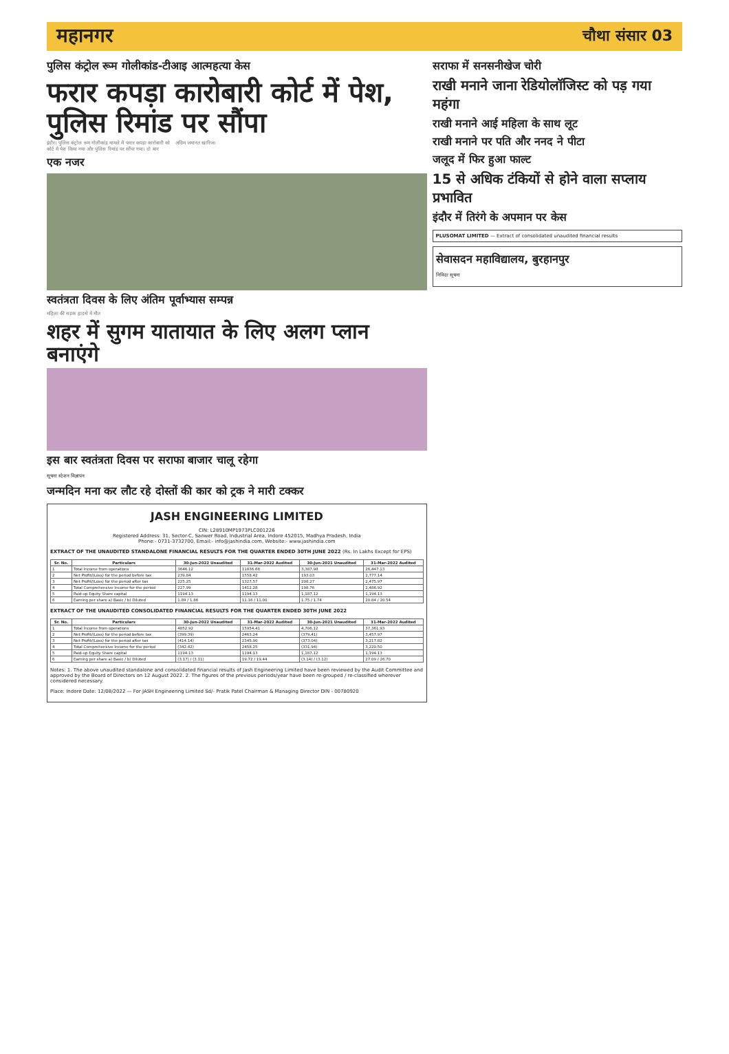महानगर
चौथा संसार 03
पुलिस कंट्रोल रूम गोलीकांड-टीआइ आत्महत्या केस
फरार कपड़ा कारोबारी कोर्ट में पेश, पुलिस रिमांड पर सौंपा
इंदौर। पुलिस कंट्रोल रूम गोलीकांड मामले में फरार कपड़ा कारोबारी को कोर्ट में पेश किया गया और पुलिस रिमांड पर सौंपा गया। दो बार अग्रिम जमानत खारिज।
एक नजर
स्वतंत्रता दिवस के लिए अंतिम पूर्वाभ्यास सम्पन्न
महिला की सड़क हादसे में मौत
शहर में सुगम यातायात के लिए अलग प्लान बनाएंगे
इस बार स्वतंत्रता दिवस पर सराफा बाजार चालू रहेगा
सूचना स्टेशन विज्ञापन
जन्मदिन मना कर लौट रहे दोस्तों की कार को ट्रक ने मारी टक्कर
JASH ENGINEERING LIMITED
CIN: L28910MP1973PLC001226
Registered Address: 31, Sector-C, Sanwer Road, Industrial Area, Indore 452015, Madhya Pradesh, India
Phone:- 0731-3732700, Email:- info@jashindia.com, Website:- www.jashindia.com
EXTRACT OF THE UNAUDITED STANDALONE FINANCIAL RESULTS FOR THE QUARTER ENDED 30TH JUNE 2022 (Rs. In Lakhs Except for EPS)
| Sr. No. | Particulars | 30-Jun-2022 Unaudited | 31-Mar-2022 Audited | 30-Jun-2021 Unaudited | 31-Mar-2022 Audited |
| --- | --- | --- | --- | --- | --- |
| 1 | Total Income from operations | 3646.12 | 11836.68 | 3,387.98 | 26,447.13 |
| 2 | Net Profit/(Loss) for the period before tax | 239.84 | 1558.42 | 193.03 | 2,777.14 |
| 3 | Net Profit/(Loss) for the period after tax | 225.25 | 1327.57 | 208.27 | 2,475.97 |
| 4 | Total Comprehensive Income for the period | 227.99 | 1412.28 | 198.76 | 2,486.92 |
| 5 | Paid-up Equity Share capital | 1194.13 | 1194.13 | 1,187.12 | 1,194.13 |
| 6 | Earning per share a) Basic / b) Diluted | 1.89 / 1.86 | 11.16 / 11.00 | 1.75 / 1.74 | 20.84 / 20.54 |
EXTRACT OF THE UNAUDITED CONSOLIDATED FINANCIAL RESULTS FOR THE QUARTER ENDED 30TH JUNE 2022
| Sr. No. | Particulars | 30-Jun-2022 Unaudited | 31-Mar-2022 Audited | 30-Jun-2021 Unaudited | 31-Mar-2022 Audited |
| --- | --- | --- | --- | --- | --- |
| 1 | Total Income from operations | 4852.92 | 15954.41 | 4,706.12 | 37,361.93 |
| 2 | Net Profit/(Loss) for the period before tax | (399.39) | 2463.24 | (379.41) | 3,457.97 |
| 3 | Net Profit/(Loss) for the period after tax | (414.14) | 2345.90 | (373.04) | 3,217.82 |
| 4 | Total Comprehensive Income for the period | (342.42) | 2458.25 | (331.94) | 3,220.50 |
| 5 | Paid-up Equity Share capital | 1194.13 | 1194.13 | 1,187.12 | 1,194.13 |
| 6 | Earning per share a) Basic / b) Diluted | (3.17) / (3.11) | 19.72 / 19.44 | (3.14) / (3.12) | 27.09 / 26.70 |
Notes: 1. The above unaudited standalone and consolidated financial results of Jash Engineering Limited have been reviewed by the Audit Committee and approved by the Board of Directors on 12 August 2022. 2. The figures of the previous periods/year have been re-grouped / re-classified wherever considered necessary.
Place: Indore Date: 12/08/2022 — For JASH Engineering Limited Sd/- Pratik Patel Chairman & Managing Director DIN - 00780920
सराफा में सनसनीखेज चोरी
राखी मनाने जाना रेडियोलॉजिस्ट को पड़ गया महंगा
राखी मनाने आई महिला के साथ लूट
राखी मनाने पर पति और ननद ने पीटा
जलूद में फिर हुआ फाल्ट
15 से अधिक टंकियों से होने वाला सप्लाय प्रभावित
इंदौर में तिरंगे के अपमान पर केस
PLUSOMAT LIMITED — Extract of consolidated unaudited financial results
सेवासदन महाविद्यालय, बुरहानपुर
निविदा सूचना